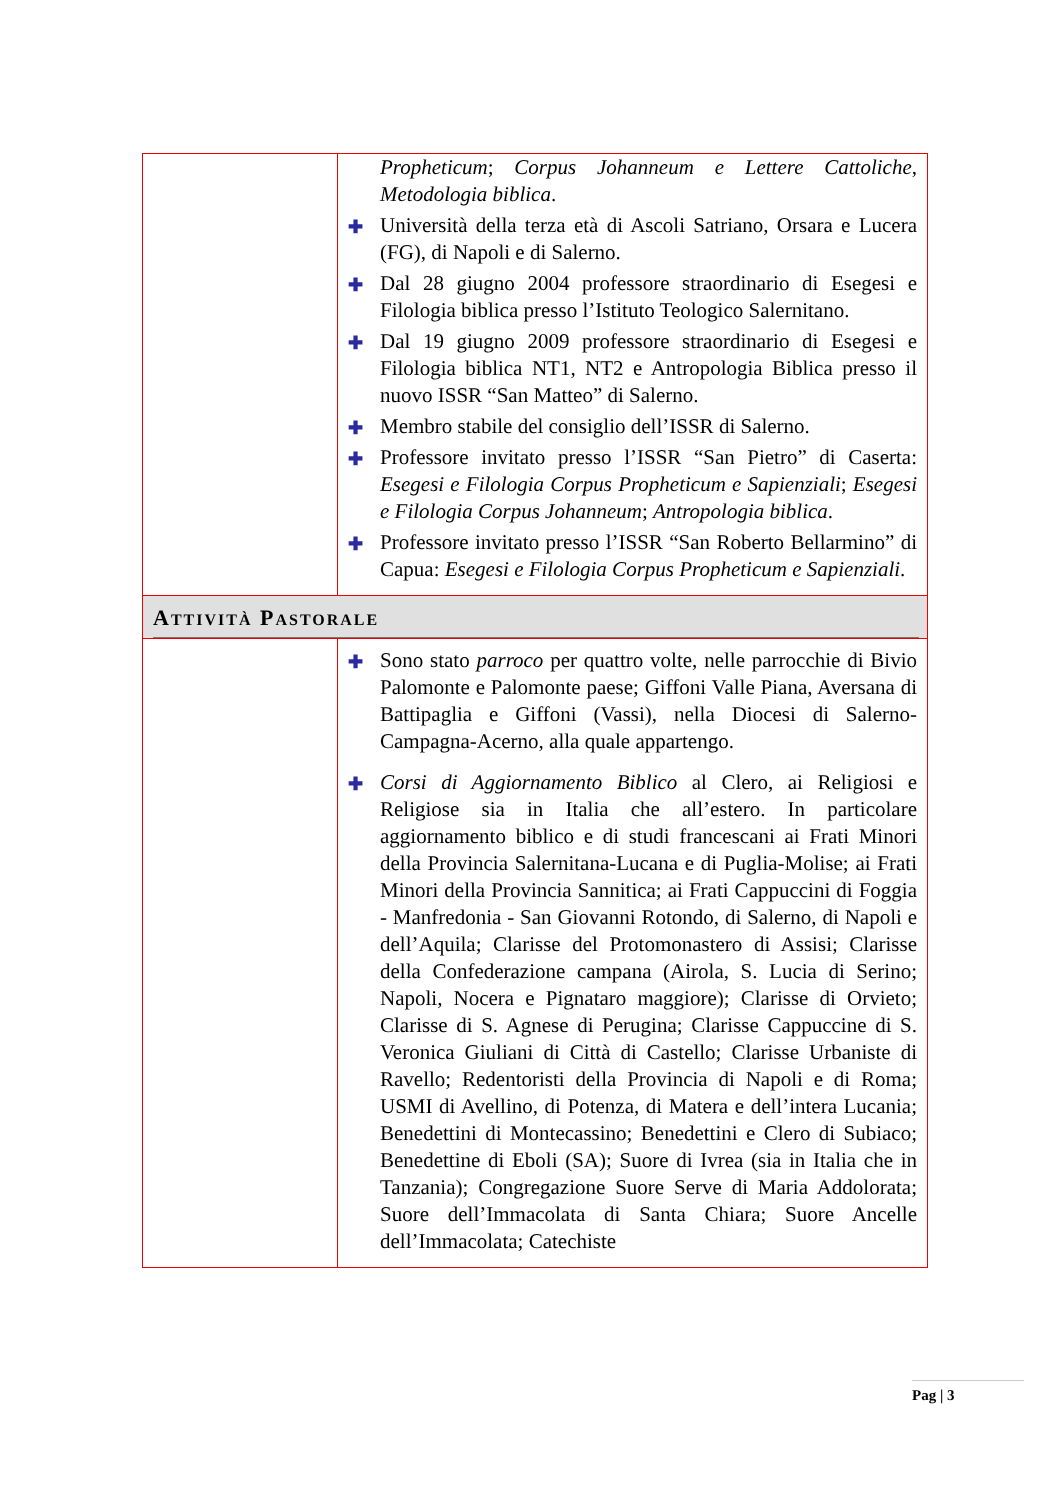| | Propheticum ; Corpus Johanneum e Lettere Cattoliche , Metodologia biblica . ✚ Università della terza età di Ascoli Satriano, Orsara e Lucera (FG), di Napoli e di Salerno. ✚ Dal 28 giugno 2004 professore straordinario di Esegesi e Filologia biblica presso l’Istituto Teologico Salernitano. ✚ Dal 19 giugno 2009 professore straordinario di Esegesi e Filologia biblica NT1, NT2 e Antropologia Biblica presso il nuovo ISSR “San Matteo” di Salerno. ✚ Membro stabile del consiglio dell’ISSR di Salerno. ✚ Professore invitato presso l’ISSR “San Pietro” di Caserta: Esegesi e Filologia Corpus Propheticum e Sapienziali ; Esegesi e Filologia Corpus Johanneum ; Antropologia biblica . ✚ Professore invitato presso l’ISSR “San Roberto Bellarmino” di Capua: Esegesi e Filologia Corpus Propheticum e Sapienziali . |
| A TTIVITÀ P ASTORALE | |
| | ✚ Sono stato parroco per quattro volte, nelle parrocchie di Bivio Palomonte e Palomonte paese; Giffoni Valle Piana, Aversana di Battipaglia e Giffoni (Vassi), nella Diocesi di Salerno-Campagna-Acerno, alla quale appartengo. ✚ Corsi di Aggiornamento Biblico al Clero, ai Religiosi e Religiose sia in Italia che all’estero. In particolare aggiornamento biblico e di studi francescani ai Frati Minori della Provincia Salernitana-Lucana e di Puglia-Molise; ai Frati Minori della Provincia Sannitica; ai Frati Cappuccini di Foggia - Manfredonia - San Giovanni Rotondo, di Salerno, di Napoli e dell’Aquila; Clarisse del Protomonastero di Assisi; Clarisse della Confederazione campana (Airola, S. Lucia di Serino; Napoli, Nocera e Pignataro maggiore); Clarisse di Orvieto; Clarisse di S. Agnese di Perugina; Clarisse Cappuccine di S. Veronica Giuliani di Città di Castello; Clarisse Urbaniste di Ravello; Redentoristi della Provincia di Napoli e di Roma; USMI di Avellino, di Potenza, di Matera e dell’intera Lucania; Benedettini di Montecassino; Benedettini e Clero di Subiaco; Benedettine di Eboli (SA); Suore di Ivrea (sia in Italia che in Tanzania); Congregazione Suore Serve di Maria Addolorata; Suore dell’Immacolata di Santa Chiara; Suore Ancelle dell’Immacolata; Catechiste |
Pag | 3